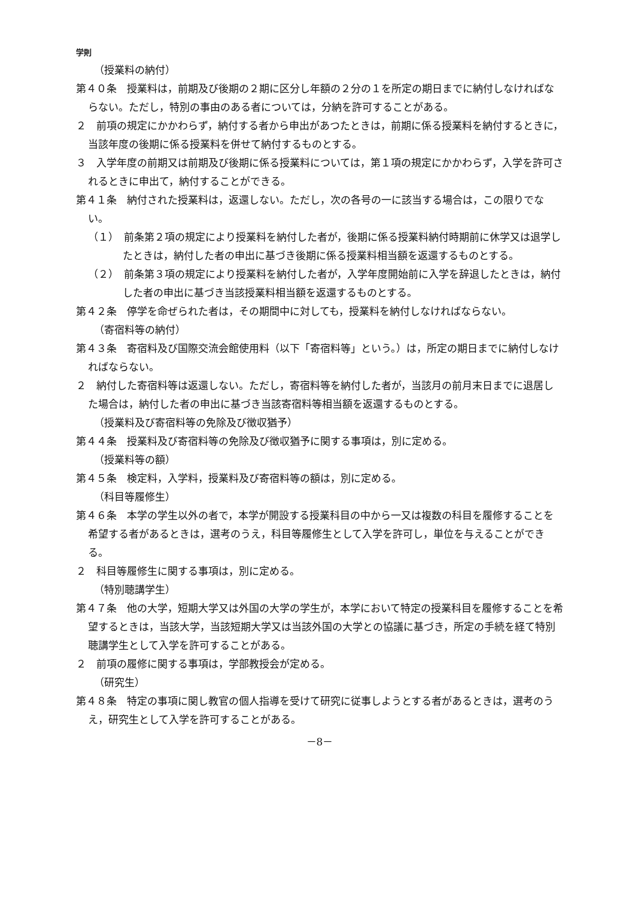学則
（授業料の納付）
第４０条　授業料は，前期及び後期の２期に区分し年額の２分の１を所定の期日までに納付しなければならない。ただし，特別の事由のある者については，分納を許可することがある。
２　前項の規定にかかわらず，納付する者から申出があつたときは，前期に係る授業料を納付するときに，当該年度の後期に係る授業料を併せて納付するものとする。
３　入学年度の前期又は前期及び後期に係る授業料については，第１項の規定にかかわらず，入学を許可されるときに申出て，納付することができる。
第４１条　納付された授業料は，返還しない。ただし，次の各号の一に該当する場合は，この限りでない。
（１）　前条第２項の規定により授業料を納付した者が，後期に係る授業料納付時期前に休学又は退学したときは，納付した者の申出に基づき後期に係る授業料相当額を返還するものとする。
（２）　前条第３項の規定により授業料を納付した者が，入学年度開始前に入学を辞退したときは，納付した者の申出に基づき当該授業料相当額を返還するものとする。
第４２条　停学を命ぜられた者は，その期間中に対しても，授業料を納付しなければならない。
（寄宿料等の納付）
第４３条　寄宿料及び国際交流会館使用料（以下「寄宿料等」という。）は，所定の期日までに納付しなければならない。
２　納付した寄宿料等は返還しない。ただし，寄宿料等を納付した者が，当該月の前月末日までに退居した場合は，納付した者の申出に基づき当該寄宿料等相当額を返還するものとする。
（授業料及び寄宿料等の免除及び徴収猶予）
第４４条　授業料及び寄宿料等の免除及び徴収猶予に関する事項は，別に定める。
（授業料等の額）
第４５条　検定料，入学料，授業料及び寄宿料等の額は，別に定める。
（科目等履修生）
第４６条　本学の学生以外の者で，本学が開設する授業科目の中から一又は複数の科目を履修することを希望する者があるときは，選考のうえ，科目等履修生として入学を許可し，単位を与えることができる。
２　科目等履修生に関する事項は，別に定める。
（特別聴講学生）
第４７条　他の大学，短期大学又は外国の大学の学生が，本学において特定の授業科目を履修することを希望するときは，当該大学，当該短期大学又は当該外国の大学との協議に基づき，所定の手続を経て特別聴講学生として入学を許可することがある。
２　前項の履修に関する事項は，学部教授会が定める。
（研究生）
第４８条　特定の事項に関し教官の個人指導を受けて研究に従事しようとする者があるときは，選考のうえ，研究生として入学を許可することがある。
－8－